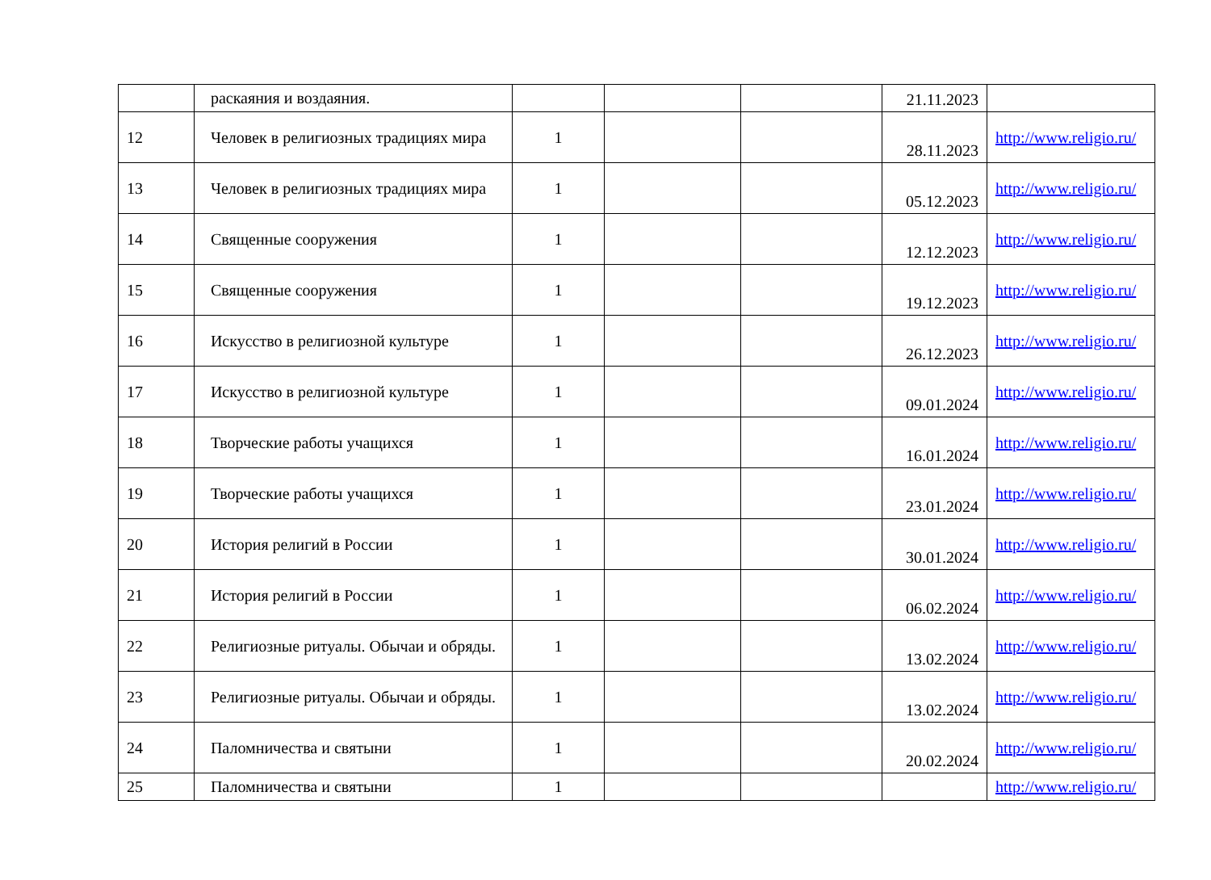| | раскаяния и воздаяния. | | | | 21.11.2023 | |
| 12 | Человек в религиозных традициях мира | 1 | | | 28.11.2023 | http://www.religio.ru/ |
| 13 | Человек в религиозных традициях мира | 1 | | | 05.12.2023 | http://www.religio.ru/ |
| 14 | Священные сооружения | 1 | | | 12.12.2023 | http://www.religio.ru/ |
| 15 | Священные сооружения | 1 | | | 19.12.2023 | http://www.religio.ru/ |
| 16 | Искусство в религиозной культуре | 1 | | | 26.12.2023 | http://www.religio.ru/ |
| 17 | Искусство в религиозной культуре | 1 | | | 09.01.2024 | http://www.religio.ru/ |
| 18 | Творческие работы учащихся | 1 | | | 16.01.2024 | http://www.religio.ru/ |
| 19 | Творческие работы учащихся | 1 | | | 23.01.2024 | http://www.religio.ru/ |
| 20 | История религий в России | 1 | | | 30.01.2024 | http://www.religio.ru/ |
| 21 | История религий в России | 1 | | | 06.02.2024 | http://www.religio.ru/ |
| 22 | Религиозные ритуалы. Обычаи и обряды. | 1 | | | 13.02.2024 | http://www.religio.ru/ |
| 23 | Религиозные ритуалы. Обычаи и обряды. | 1 | | | 13.02.2024 | http://www.religio.ru/ |
| 24 | Паломничества и святыни | 1 | | | 20.02.2024 | http://www.religio.ru/ |
| 25 | Паломничества и святыни | 1 | | | | http://www.religio.ru/ |